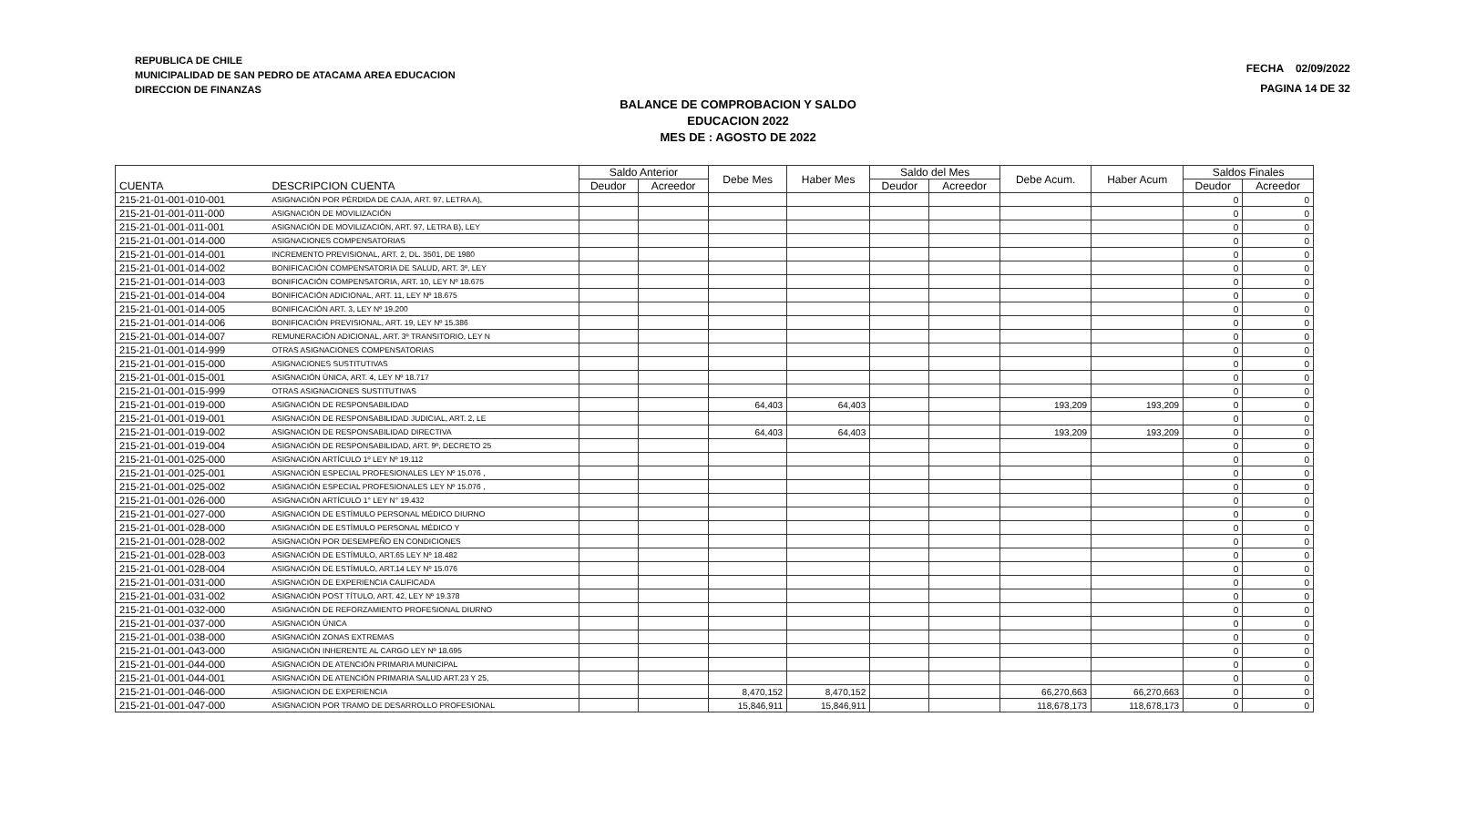REPUBLICA DE CHILE
MUNICIPALIDAD DE SAN PEDRO DE ATACAMA AREA EDUCACION
DIRECCION DE FINANZAS
FECHA 02/09/2022
PAGINA 14 DE 32
BALANCE DE COMPROBACION Y SALDO
EDUCACION 2022
MES DE : AGOSTO DE 2022
| CUENTA | DESCRIPCION CUENTA | Saldo Anterior | | Debe Mes | Haber Mes | Saldo del Mes | | Debe Acum. | Haber Acum | Saldos Finales | |
| --- | --- | --- | --- | --- | --- | --- | --- | --- | --- | --- | --- |
| | | Deudor | Acreedor | | | Deudor | Acreedor | | | Deudor | Acreedor |
| 215-21-01-001-010-001 | ASIGNACIÓN POR PÉRDIDA DE CAJA, ART. 97, LETRA A), | | | | | | | | | 0 | 0 |
| 215-21-01-001-011-000 | ASIGNACIÓN DE MOVILIZACIÓN | | | | | | | | | 0 | 0 |
| 215-21-01-001-011-001 | ASIGNACIÓN DE MOVILIZACIÓN, ART. 97, LETRA B), LEY | | | | | | | | | 0 | 0 |
| 215-21-01-001-014-000 | ASIGNACIONES COMPENSATORIAS | | | | | | | | | 0 | 0 |
| 215-21-01-001-014-001 | INCREMENTO PREVISIONAL, ART. 2, DL. 3501, DE 1980 | | | | | | | | | 0 | 0 |
| 215-21-01-001-014-002 | BONIFICACIÓN COMPENSATORIA DE SALUD, ART. 3º, LEY | | | | | | | | | 0 | 0 |
| 215-21-01-001-014-003 | BONIFICACIÓN COMPENSATORIA, ART. 10, LEY Nº 18.675 | | | | | | | | | 0 | 0 |
| 215-21-01-001-014-004 | BONIFICACIÓN ADICIONAL, ART. 11, LEY Nº 18.675 | | | | | | | | | 0 | 0 |
| 215-21-01-001-014-005 | BONIFICACIÓN ART. 3, LEY Nº 19.200 | | | | | | | | | 0 | 0 |
| 215-21-01-001-014-006 | BONIFICACIÓN PREVISIONAL, ART. 19, LEY Nº 15.386 | | | | | | | | | 0 | 0 |
| 215-21-01-001-014-007 | REMUNERACIÓN ADICIONAL, ART. 3º TRANSITORIO, LEY N | | | | | | | | | 0 | 0 |
| 215-21-01-001-014-999 | OTRAS ASIGNACIONES COMPENSATORIAS | | | | | | | | | 0 | 0 |
| 215-21-01-001-015-000 | ASIGNACIONES SUSTITUTIVAS | | | | | | | | | 0 | 0 |
| 215-21-01-001-015-001 | ASIGNACIÓN ÚNICA, ART. 4, LEY Nº 18.717 | | | | | | | | | 0 | 0 |
| 215-21-01-001-015-999 | OTRAS ASIGNACIONES SUSTITUTIVAS | | | | | | | | | 0 | 0 |
| 215-21-01-001-019-000 | ASIGNACIÓN DE RESPONSABILIDAD | | | 64,403 | 64,403 | | | 193,209 | 193,209 | 0 | 0 |
| 215-21-01-001-019-001 | ASIGNACIÓN DE RESPONSABILIDAD JUDICIAL, ART. 2, LE | | | | | | | | | 0 | 0 |
| 215-21-01-001-019-002 | ASIGNACIÓN DE RESPONSABILIDAD DIRECTIVA | | | 64,403 | 64,403 | | | 193,209 | 193,209 | 0 | 0 |
| 215-21-01-001-019-004 | ASIGNACIÓN DE RESPONSABILIDAD, ART. 9º, DECRETO 25 | | | | | | | | | 0 | 0 |
| 215-21-01-001-025-000 | ASIGNACIÓN ARTÍCULO 1º LEY Nº 19.112 | | | | | | | | | 0 | 0 |
| 215-21-01-001-025-001 | ASIGNACIÓN ESPECIAL PROFESIONALES LEY Nº 15.076 , | | | | | | | | | 0 | 0 |
| 215-21-01-001-025-002 | ASIGNACIÓN ESPECIAL PROFESIONALES LEY Nº 15.076 , | | | | | | | | | 0 | 0 |
| 215-21-01-001-026-000 | ASIGNACIÓN ARTÍCULO 1° LEY N° 19.432 | | | | | | | | | 0 | 0 |
| 215-21-01-001-027-000 | ASIGNACIÓN DE ESTÍMULO PERSONAL MÉDICO DIURNO | | | | | | | | | 0 | 0 |
| 215-21-01-001-028-000 | ASIGNACIÓN DE ESTÍMULO PERSONAL MÉDICO Y | | | | | | | | | 0 | 0 |
| 215-21-01-001-028-002 | ASIGNACIÓN POR DESEMPEÑO EN CONDICIONES | | | | | | | | | 0 | 0 |
| 215-21-01-001-028-003 | ASIGNACIÓN DE ESTÍMULO, ART.65 LEY Nº 18.482 | | | | | | | | | 0 | 0 |
| 215-21-01-001-028-004 | ASIGNACIÓN DE ESTÍMULO, ART.14 LEY Nº 15.076 | | | | | | | | | 0 | 0 |
| 215-21-01-001-031-000 | ASIGNACIÓN DE EXPERIENCIA CALIFICADA | | | | | | | | | 0 | 0 |
| 215-21-01-001-031-002 | ASIGNACIÓN POST TÍTULO, ART. 42, LEY Nº 19.378 | | | | | | | | | 0 | 0 |
| 215-21-01-001-032-000 | ASIGNACIÓN DE REFORZAMIENTO PROFESIONAL DIURNO | | | | | | | | | 0 | 0 |
| 215-21-01-001-037-000 | ASIGNACIÓN ÚNICA | | | | | | | | | 0 | 0 |
| 215-21-01-001-038-000 | ASIGNACIÓN ZONAS EXTREMAS | | | | | | | | | 0 | 0 |
| 215-21-01-001-043-000 | ASIGNACIÓN INHERENTE AL CARGO LEY Nº 18.695 | | | | | | | | | 0 | 0 |
| 215-21-01-001-044-000 | ASIGNACIÓN DE ATENCIÓN PRIMARIA MUNICIPAL | | | | | | | | | 0 | 0 |
| 215-21-01-001-044-001 | ASIGNACIÓN DE ATENCIÓN PRIMARIA SALUD ART.23 Y 25, | | | | | | | | | 0 | 0 |
| 215-21-01-001-046-000 | ASIGNACION DE EXPERIENCIA | | | 8,470,152 | 8,470,152 | | | 66,270,663 | 66,270,663 | 0 | 0 |
| 215-21-01-001-047-000 | ASIGNACION POR TRAMO DE DESARROLLO PROFESIONAL | | | 15,846,911 | 15,846,911 | | | 118,678,173 | 118,678,173 | 0 | 0 |